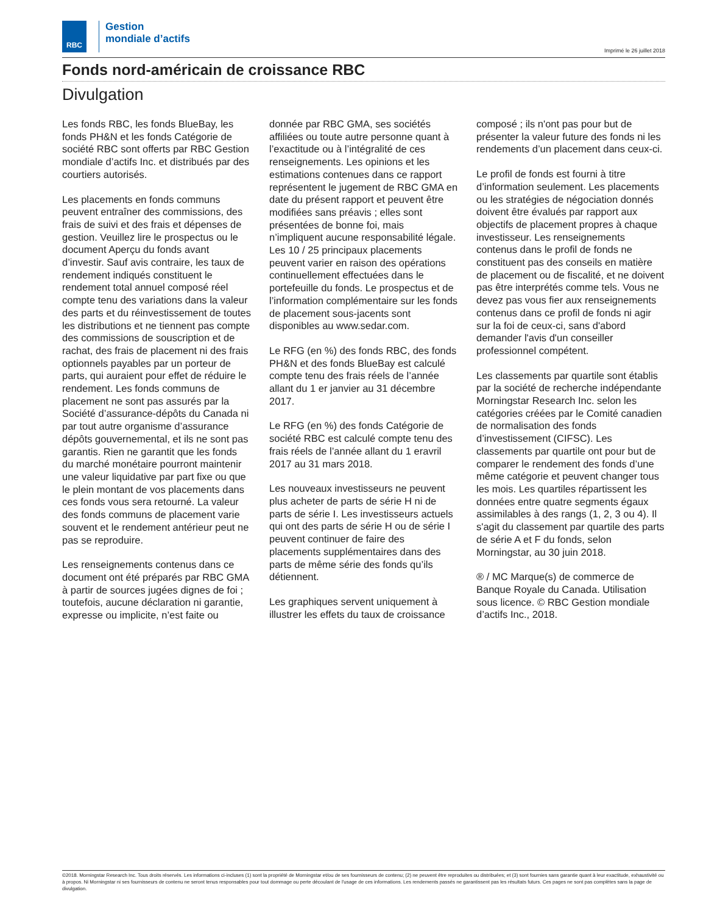RBC
Gestion
mondiale d’actifs
Imprimé le 26 juillet 2018
Fonds nord-américain de croissance RBC
Divulgation
Les fonds RBC, les fonds BlueBay, les fonds PH&N et les fonds Catégorie de société RBC sont offerts par RBC Gestion mondiale d’actifs Inc. et distribués par des courtiers autorisés.
Les placements en fonds communs peuvent entraîner des commissions, des frais de suivi et des frais et dépenses de gestion. Veuillez lire le prospectus ou le document Aperçu du fonds avant d’investir. Sauf avis contraire, les taux de rendement indiqués constituent le rendement total annuel composé réel compte tenu des variations dans la valeur des parts et du réinvestissement de toutes les distributions et ne tiennent pas compte des commissions de souscription et de rachat, des frais de placement ni des frais optionnels payables par un porteur de parts, qui auraient pour effet de réduire le rendement. Les fonds communs de placement ne sont pas assurés par la Société d’assurance-dépôts du Canada ni par tout autre organisme d’assurance dépôts gouvernemental, et ils ne sont pas garantis. Rien ne garantit que les fonds du marché monétaire pourront maintenir une valeur liquidative par part fixe ou que le plein montant de vos placements dans ces fonds vous sera retourné. La valeur des fonds communs de placement varie souvent et le rendement antérieur peut ne pas se reproduire.
Les renseignements contenus dans ce document ont été préparés par RBC GMA à partir de sources jugées dignes de foi ; toutefois, aucune déclaration ni garantie, expresse ou implicite, n’est faite ou donnée par RBC GMA, ses sociétés affiliées ou toute autre personne quant à l’exactitude ou à l’intégralité de ces renseignements. Les opinions et les estimations contenues dans ce rapport représentent le jugement de RBC GMA en date du présent rapport et peuvent être modifiées sans préavis ; elles sont présentées de bonne foi, mais n’impliquent aucune responsabilité légale. Les 10 / 25 principaux placements peuvent varier en raison des opérations continuellement effectuées dans le portefeuille du fonds. Le prospectus et de l’information complémentaire sur les fonds de placement sous-jacents sont disponibles au www.sedar.com.
Le RFG (en %) des fonds RBC, des fonds PH&N et des fonds BlueBay est calculé compte tenu des frais réels de l’année allant du 1 er janvier au 31 décembre 2017.
Le RFG (en %) des fonds Catégorie de société RBC est calculé compte tenu des frais réels de l’année allant du 1 eravril 2017 au 31 mars 2018.
Les nouveaux investisseurs ne peuvent plus acheter de parts de série H ni de parts de série I. Les investisseurs actuels qui ont des parts de série H ou de série I peuvent continuer de faire des placements supplémentaires dans des parts de même série des fonds qu’ils détiennent.
Les graphiques servent uniquement à illustrer les effets du taux de croissance composé ; ils n'ont pas pour but de présenter la valeur future des fonds ni les rendements d’un placement dans ceux-ci.
Le profil de fonds est fourni à titre d’information seulement. Les placements ou les stratégies de négociation donnés doivent être évalués par rapport aux objectifs de placement propres à chaque investisseur. Les renseignements contenus dans le profil de fonds ne constituent pas des conseils en matière de placement ou de fiscalité, et ne doivent pas être interprétés comme tels. Vous ne devez pas vous fier aux renseignements contenus dans ce profil de fonds ni agir sur la foi de ceux-ci, sans d'abord demander l'avis d'un conseiller professionnel compétent.
Les classements par quartile sont établis par la société de recherche indépendante Morningstar Research Inc. selon les catégories créées par le Comité canadien de normalisation des fonds d’investissement (CIFSC). Les classements par quartile ont pour but de comparer le rendement des fonds d’une même catégorie et peuvent changer tous les mois. Les quartiles répartissent les données entre quatre segments égaux assimilables à des rangs (1, 2, 3 ou 4). Il s'agit du classement par quartile des parts de série A et F du fonds, selon Morningstar, au 30 juin 2018.
® / MC Marque(s) de commerce de Banque Royale du Canada. Utilisation sous licence. © RBC Gestion mondiale d’actifs Inc., 2018.
©2018. Morningstar Research Inc. Tous droits réservés. Les informations ci-incluses (1) sont la propriété de Morningstar et/ou de ses fournisseurs de contenu; (2) ne peuvent être reproduites ou distribuées; et (3) sont fournies sans garantie quant à leur exactitude, exhaustivité ou à propos. Ni Morningstar ni ses fournisseurs de contenu ne seront tenus responsables pour tout dommage ou perte découlant de l'usage de ces informations. Les rendements passés ne garantissent pas les résultats futurs. Ces pages ne sont pas complètes sans la page de divulgation.